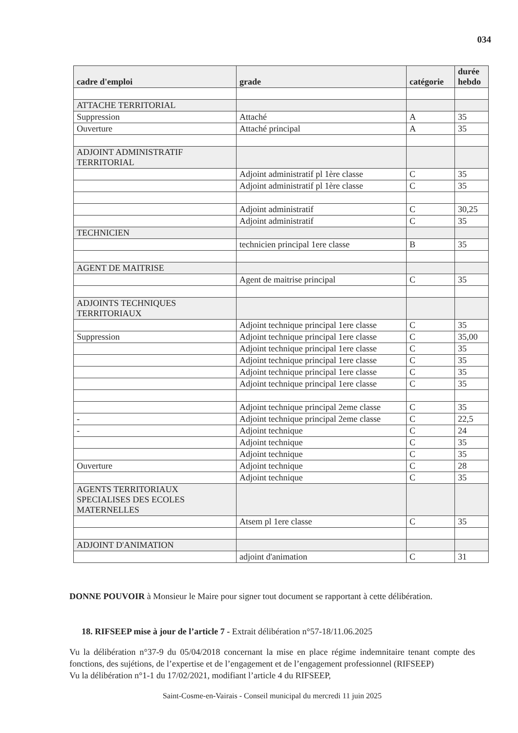034
| cadre d'emploi | grade | catégorie | durée hebdo |
| --- | --- | --- | --- |
| ATTACHE TERRITORIAL | | | |
| Suppression | Attaché | A | 35 |
| Ouverture | Attaché principal | A | 35 |
| ADJOINT ADMINISTRATIF TERRITORIAL | | | |
| | Adjoint administratif pl 1ère classe | C | 35 |
| | Adjoint administratif pl 1ère classe | C | 35 |
| | Adjoint administratif | C | 30,25 |
| | Adjoint administratif | C | 35 |
| TECHNICIEN | | | |
| | technicien principal 1ere classe | B | 35 |
| AGENT DE MAITRISE | | | |
| | Agent de maitrise principal | C | 35 |
| ADJOINTS TECHNIQUES TERRITORIAUX | | | |
| | Adjoint technique principal 1ere classe | C | 35 |
| Suppression | Adjoint technique principal 1ere classe | C | 35,00 |
| | Adjoint technique principal 1ere classe | C | 35 |
| | Adjoint technique principal 1ere classe | C | 35 |
| | Adjoint technique principal 1ere classe | C | 35 |
| | Adjoint technique principal 1ere classe | C | 35 |
| | Adjoint technique principal 2eme classe | C | 35 |
| - | Adjoint technique principal 2eme classe | C | 22,5 |
| - | Adjoint technique | C | 24 |
| | Adjoint technique | C | 35 |
| | Adjoint technique | C | 35 |
| Ouverture | Adjoint technique | C | 28 |
| | Adjoint technique | C | 35 |
| AGENTS TERRITORIAUX SPECIALISES DES ECOLES MATERNELLES | | | |
| | Atsem pl 1ere classe | C | 35 |
| ADJOINT D'ANIMATION | | | |
| | adjoint d'animation | C | 31 |
DONNE POUVOIR à Monsieur le Maire pour signer tout document se rapportant à cette délibération.
18. RIFSEEP mise à jour de l’article 7 - Extrait délibération n°57-18/11.06.2025
Vu la délibération n°37-9 du 05/04/2018 concernant la mise en place régime indemnitaire tenant compte des fonctions, des sujétions, de l’expertise et de l’engagement et de l’engagement professionnel (RIFSEEP)
Vu la délibération n°1-1 du 17/02/2021, modifiant l’article 4 du RIFSEEP,
Saint-Cosme-en-Vairais - Conseil municipal du mercredi 11 juin 2025